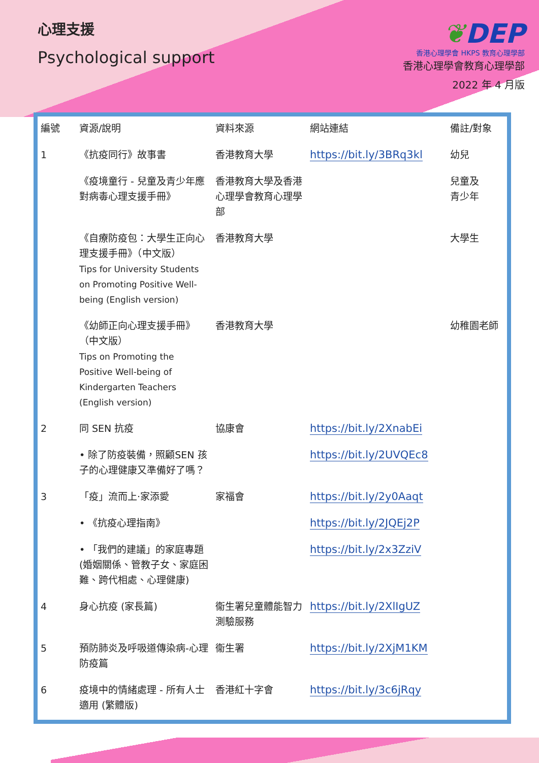心理支援
Psychological support
❦DEP
香港心理學會 HKPS 教育心理學部
香港心理學會教育心理學部
2022 年 4 月版
| 編號 | 資源/說明 | 資料來源 | 網站連結 | 備註/對象 |
| --- | --- | --- | --- | --- |
| 1 | 《抗疫同行》故事書 | 香港教育大學 | https://bit.ly/3BRq3kl | 幼兒 |
| | 《疫境童行 - 兒童及青少年應對病毒心理支援手冊》 | 香港教育大學及香港心理學會教育心理學部 | | 兒童及 青少年 |
| | 《自療防疫包：大學生正向心理支援手冊》（中文版） Tips for University Students on Promoting Positive Well-being (English version) | 香港教育大學 | | 大學生 |
| | 《幼師正向心理支援手冊》（中文版） Tips on Promoting the Positive Well-being of Kindergarten Teachers (English version) | 香港教育大學 | | 幼稚園老師 |
| 2 | 同 SEN 抗疫 | 協康會 | https://bit.ly/2XnabEi | |
| | • 除了防疫裝備，照顧SEN 孩子的心理健康又準備好了嗎？ | | https://bit.ly/2UVQEc8 | |
| 3 | 「疫」流而上‧家添愛 | 家福會 | https://bit.ly/2y0Aaqt | |
| | • 《抗疫心理指南》 | | https://bit.ly/2JQEj2P | |
| | • 「我們的建議」的家庭專題 (婚姻關係、管教子女、家庭困難、跨代相處、心理健康) | | https://bit.ly/2x3ZziV | |
| 4 | 身心抗疫 (家長篇) | 衞生署兒童體能智力測驗服務 | https://bit.ly/2XlIgUZ | |
| 5 | 預防肺炎及呼吸道傳染病-心理防疫篇 | 衞生署 | https://bit.ly/2XjM1KM | |
| 6 | 疫境中的情緒處理 - 所有人士適用 (繁體版) | 香港紅十字會 | https://bit.ly/3c6jRqy | |